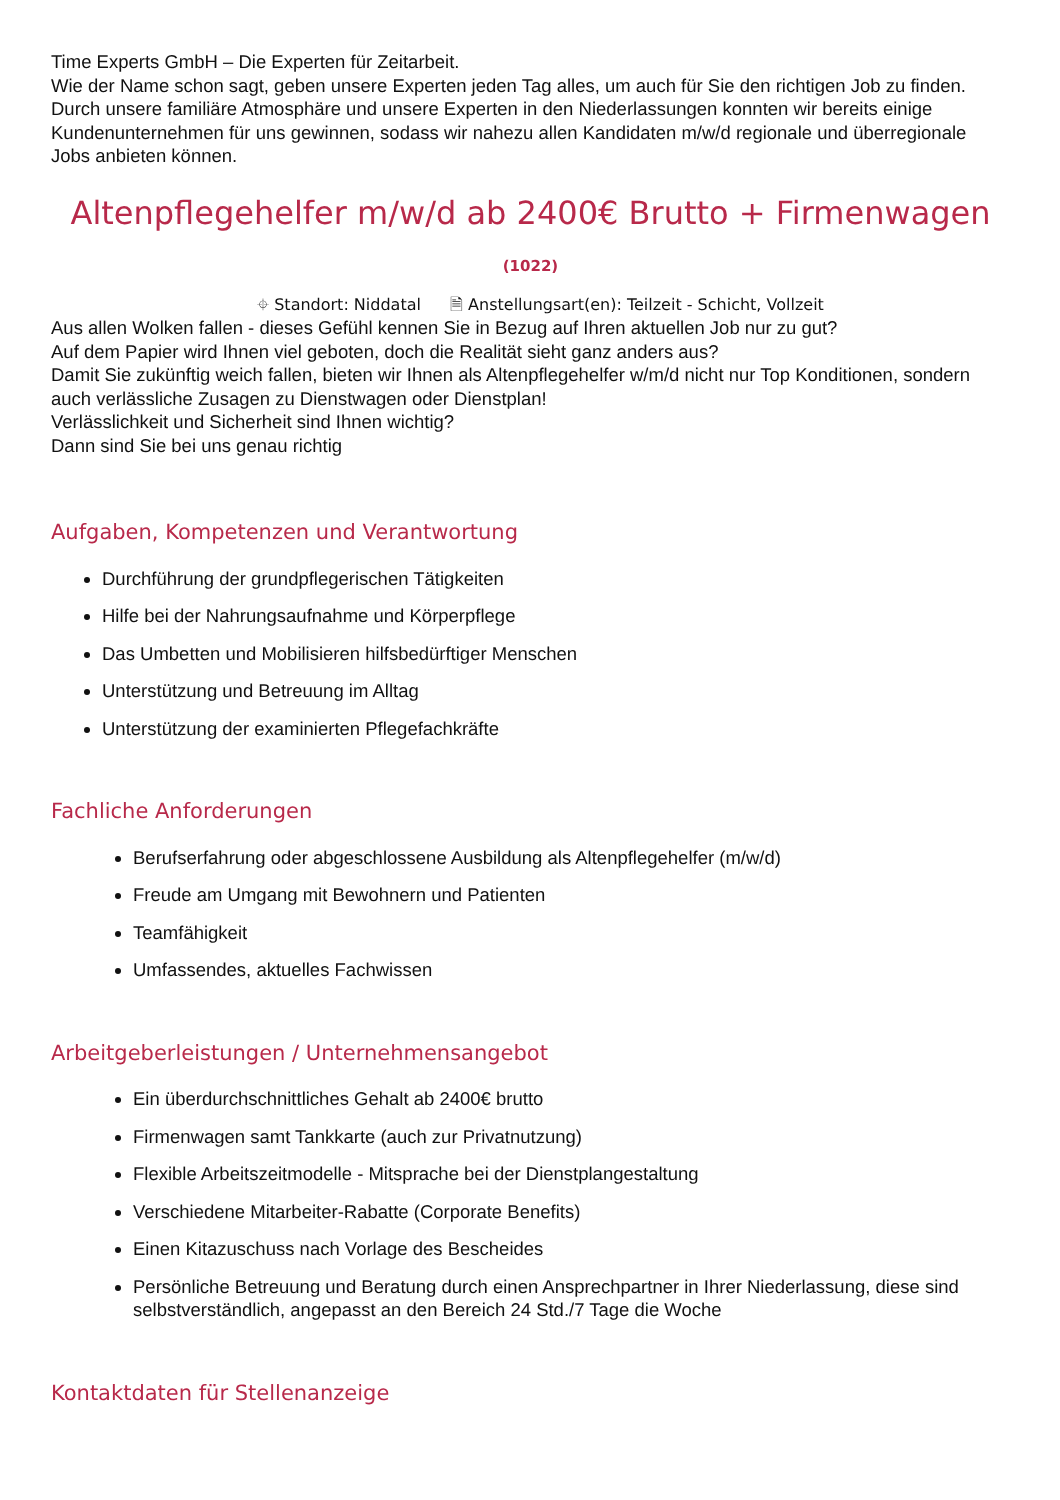Time Experts GmbH – Die Experten für Zeitarbeit.
Wie der Name schon sagt, geben unsere Experten jeden Tag alles, um auch für Sie den richtigen Job zu finden. Durch unsere familiäre Atmosphäre und unsere Experten in den Niederlassungen konnten wir bereits einige Kundenunternehmen für uns gewinnen, sodass wir nahezu allen Kandidaten m/w/d regionale und überregionale Jobs anbieten können.
Altenpflegehelfer m/w/d ab 2400€ Brutto + Firmenwagen
(1022)
⌖ Standort: Niddatal 🗎 Anstellungsart(en): Teilzeit - Schicht, Vollzeit
Aus allen Wolken fallen - dieses Gefühl kennen Sie in Bezug auf Ihren aktuellen Job nur zu gut?
Auf dem Papier wird Ihnen viel geboten, doch die Realität sieht ganz anders aus?
Damit Sie zukünftig weich fallen, bieten wir Ihnen als Altenpflegehelfer w/m/d nicht nur Top Konditionen, sondern auch verlässliche Zusagen zu Dienstwagen oder Dienstplan!
Verlässlichkeit und Sicherheit sind Ihnen wichtig?
Dann sind Sie bei uns genau richtig
Aufgaben, Kompetenzen und Verantwortung
Durchführung der grundpflegerischen Tätigkeiten
Hilfe bei der Nahrungsaufnahme und Körperpflege
Das Umbetten und Mobilisieren hilfsbedürftiger Menschen
Unterstützung und Betreuung im Alltag
Unterstützung der examinierten Pflegefachkräfte
Fachliche Anforderungen
Berufserfahrung oder abgeschlossene Ausbildung als Altenpflegehelfer (m/w/d)
Freude am Umgang mit Bewohnern und Patienten
Teamfähigkeit
Umfassendes, aktuelles Fachwissen
Arbeitgeberleistungen / Unternehmensangebot
Ein überdurchschnittliches Gehalt ab 2400€ brutto
Firmenwagen samt Tankkarte (auch zur Privatnutzung)
Flexible Arbeitszeitmodelle - Mitsprache bei der Dienstplangestaltung
Verschiedene Mitarbeiter-Rabatte (Corporate Benefits)
Einen Kitazuschuss nach Vorlage des Bescheides
Persönliche Betreuung und Beratung durch einen Ansprechpartner in Ihrer Niederlassung, diese sind selbstverständlich, angepasst an den Bereich 24 Std./7 Tage die Woche
Kontaktdaten für Stellenanzeige